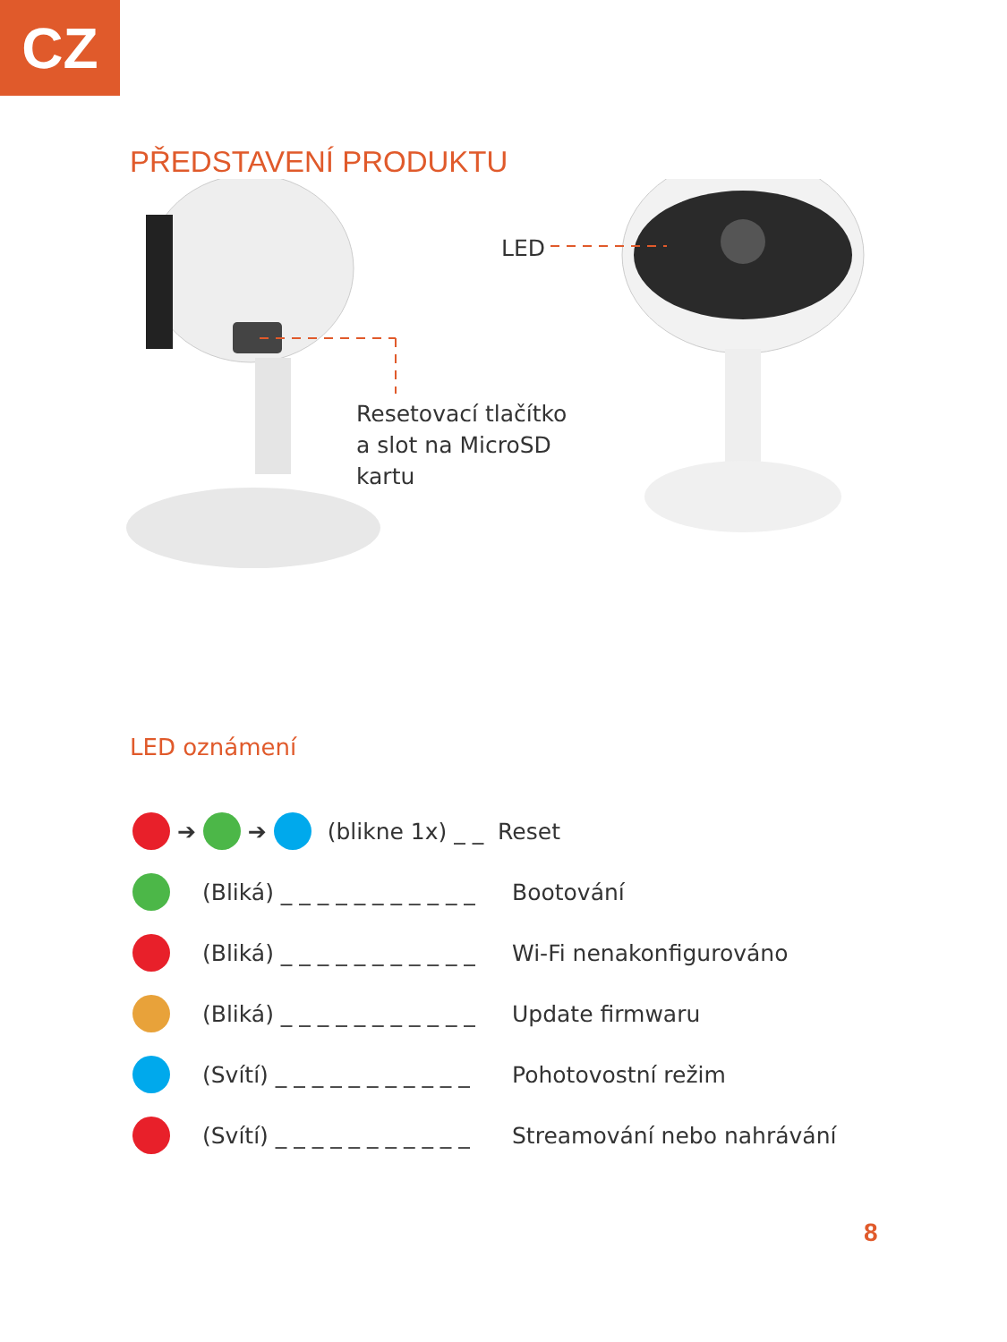CZ
PŘEDSTAVENÍ PRODUKTU
LED
Resetovací tlačítko
a slot na MicroSD
kartu
LED oznámení
➔ ➔ (blikne 1x) _ _ Reset
(Bliká) _ _ _ _ _ _ _ _ _ _ _ Bootování
(Bliká) _ _ _ _ _ _ _ _ _ _ _ Wi-Fi nenakonfigurováno
(Bliká) _ _ _ _ _ _ _ _ _ _ _ Update firmwaru
(Svítí) _ _ _ _ _ _ _ _ _ _ _ Pohotovostní režim
(Svítí) _ _ _ _ _ _ _ _ _ _ _ Streamování nebo nahrávání
8